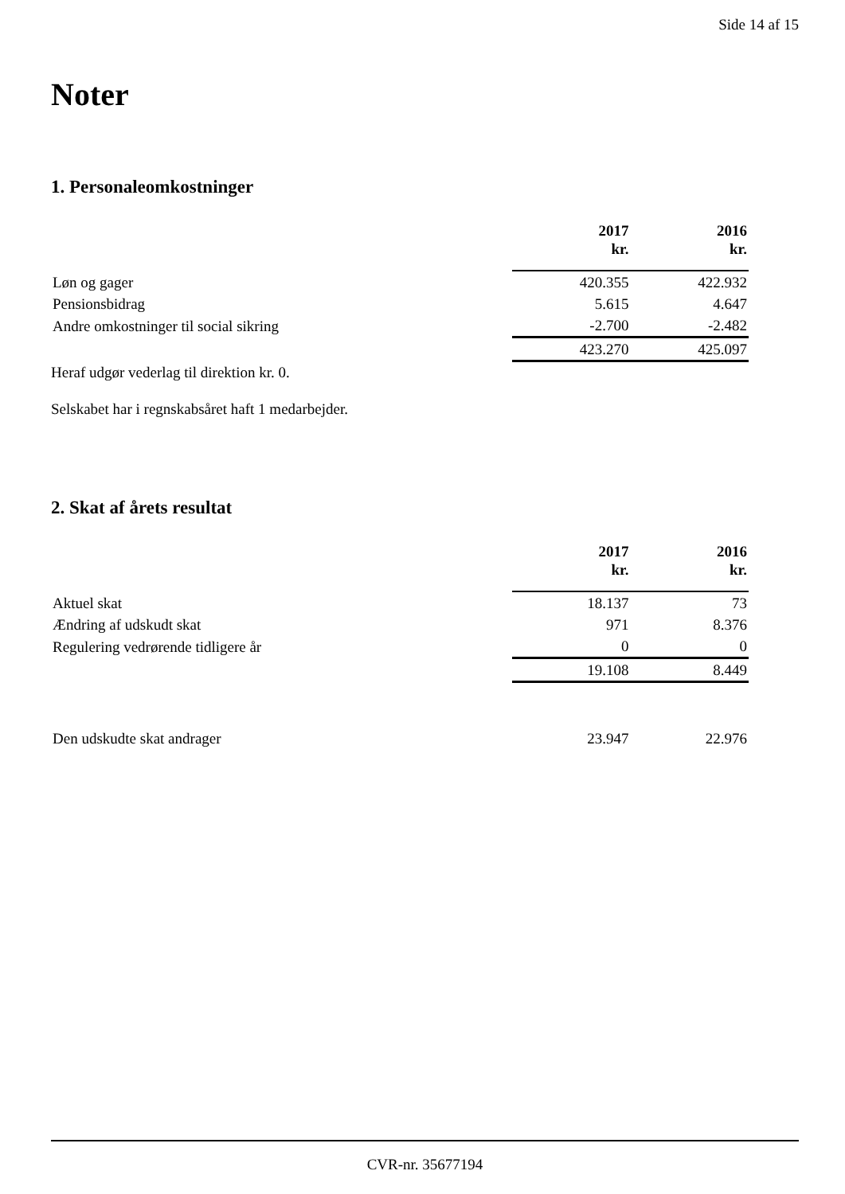Side 14 af 15
Noter
1. Personaleomkostninger
| | 2017 kr. | 2016 kr. |
| Løn og gager | 420.355 | 422.932 |
| Pensionsbidrag | 5.615 | 4.647 |
| Andre omkostninger til social sikring | -2.700 | -2.482 |
| | 423.270 | 425.097 |
Heraf udgør vederlag til direktion kr. 0.
Selskabet har i regnskabsåret haft 1 medarbejder.
2. Skat af årets resultat
| | 2017 kr. | 2016 kr. |
| Aktuel skat | 18.137 | 73 |
| Ændring af udskudt skat | 971 | 8.376 |
| Regulering vedrørende tidligere år | 0 | 0 |
| | 19.108 | 8.449 |
| Den udskudte skat andrager | 23.947 | 22.976 |
CVR-nr. 35677194